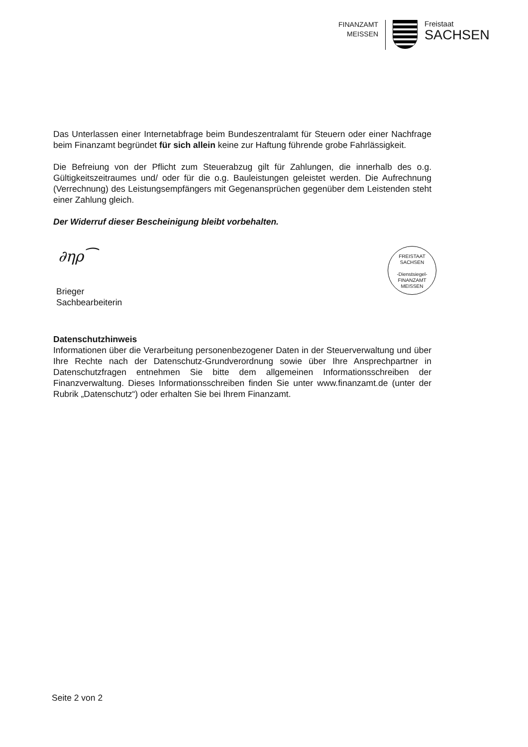FINANZAMT
MEISSEN
Freistaat
SACHSEN
Das Unterlassen einer Internetabfrage beim Bundeszentralamt für Steuern oder einer Nachfrage beim Finanzamt begründet für sich allein keine zur Haftung führende grobe Fahrlässigkeit.
Die Befreiung von der Pflicht zum Steuerabzug gilt für Zahlungen, die innerhalb des o.g. Gültigkeitszeitraumes und/ oder für die o.g. Bauleistungen geleistet werden. Die Aufrechnung (Verrechnung) des Leistungsempfängers mit Gegenansprüchen gegenüber dem Leistenden steht einer Zahlung gleich.
Der Widerruf dieser Bescheinigung bleibt vorbehalten.
FREISTAAT
SACHSEN
-Dienstsiegel-
FINANZAMT MEISSEN
∂ηρ⁀
Brieger
Sachbearbeiterin
Datenschutzhinweis
Informationen über die Verarbeitung personenbezogener Daten in der Steuerverwaltung und über Ihre Rechte nach der Datenschutz-Grundverordnung sowie über Ihre Ansprechpartner in Datenschutzfragen entnehmen Sie bitte dem allgemeinen Informationsschreiben der Finanzverwaltung. Dieses Informationsschreiben finden Sie unter www.finanzamt.de (unter der Rubrik „Datenschutz“) oder erhalten Sie bei Ihrem Finanzamt.
Seite 2 von 2